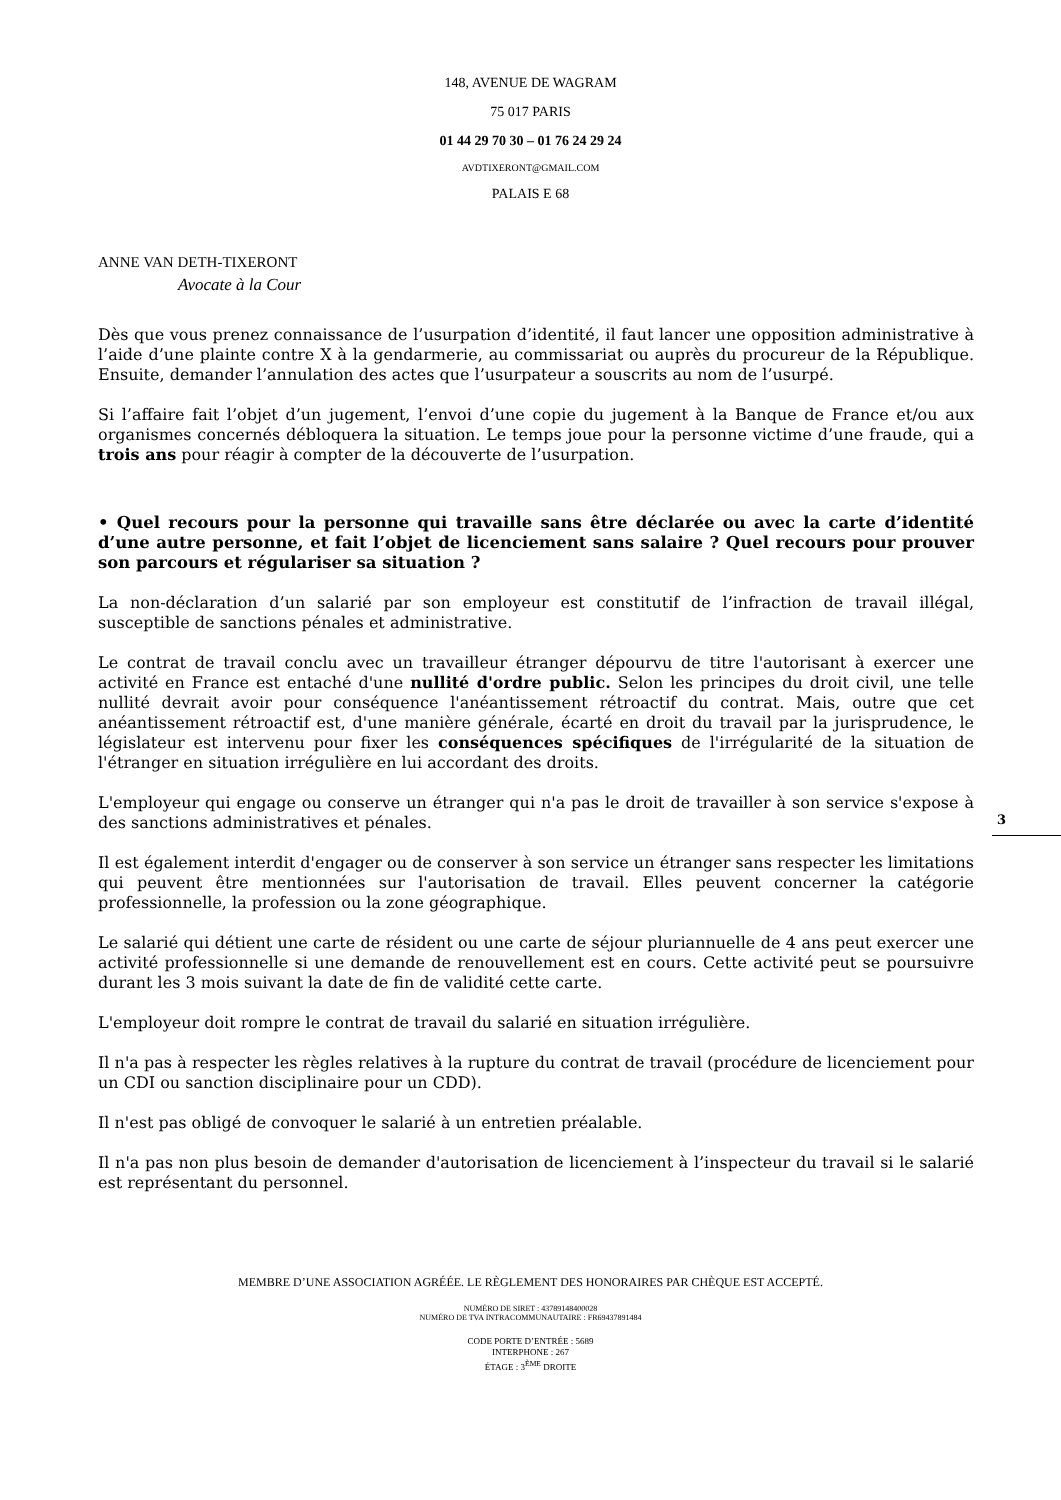148, AVENUE DE WAGRAM
75 017 PARIS
01 44 29 70 30 – 01 76 24 29 24
AVDTIXERONT@GMAIL.COM
PALAIS E 68
ANNE VAN DETH-TIXERONT
Avocate à la Cour
Dès que vous prenez connaissance de l’usurpation d’identité, il faut lancer une opposition administrative à l’aide d’une plainte contre X à la gendarmerie, au commissariat ou auprès du procureur de la République. Ensuite, demander l’annulation des actes que l’usurpateur a souscrits au nom de l’usurpé.
Si l’affaire fait l’objet d’un jugement, l’envoi d’une copie du jugement à la Banque de France et/ou aux organismes concernés débloquera la situation. Le temps joue pour la personne victime d’une fraude, qui a trois ans pour réagir à compter de la découverte de l’usurpation.
• Quel recours pour la personne qui travaille sans être déclarée ou avec la carte d’identité d’une autre personne, et fait l’objet de licenciement sans salaire ? Quel recours pour prouver son parcours et régulariser sa situation ?
La non-déclaration d’un salarié par son employeur est constitutif de l’infraction de travail illégal, susceptible de sanctions pénales et administrative.
Le contrat de travail conclu avec un travailleur étranger dépourvu de titre l'autorisant à exercer une activité en France est entaché d'une nullité d'ordre public. Selon les principes du droit civil, une telle nullité devrait avoir pour conséquence l'anéantissement rétroactif du contrat. Mais, outre que cet anéantissement rétroactif est, d'une manière générale, écarté en droit du travail par la jurisprudence, le législateur est intervenu pour fixer les conséquences spécifiques de l'irrégularité de la situation de l'étranger en situation irrégulière en lui accordant des droits.
L'employeur qui engage ou conserve un étranger qui n'a pas le droit de travailler à son service s'expose à des sanctions administratives et pénales.
Il est également interdit d'engager ou de conserver à son service un étranger sans respecter les limitations qui peuvent être mentionnées sur l'autorisation de travail. Elles peuvent concerner la catégorie professionnelle, la profession ou la zone géographique.
Le salarié qui détient une carte de résident ou une carte de séjour pluriannuelle de 4 ans peut exercer une activité professionnelle si une demande de renouvellement est en cours. Cette activité peut se poursuivre durant les 3 mois suivant la date de fin de validité cette carte.
L'employeur doit rompre le contrat de travail du salarié en situation irrégulière.
Il n'a pas à respecter les règles relatives à la rupture du contrat de travail (procédure de licenciement pour un CDI ou sanction disciplinaire pour un CDD).
Il n'est pas obligé de convoquer le salarié à un entretien préalable.
Il n'a pas non plus besoin de demander d'autorisation de licenciement à l’inspecteur du travail si le salarié est représentant du personnel.
3
MEMBRE D’UNE ASSOCIATION AGRÉÉE. LE RÈGLEMENT DES HONORAIRES PAR CHÈQUE EST ACCEPTÉ.
NUMÉRO DE SIRET : 43789148400028
NUMÉRO DE TVA INTRACOMMUNAUTAIRE : FR69437891484
CODE PORTE D’ENTRÉE : 5689
INTERPHONE : 267
ÉTAGE : 3<sup>ÈME</sup> DROITE